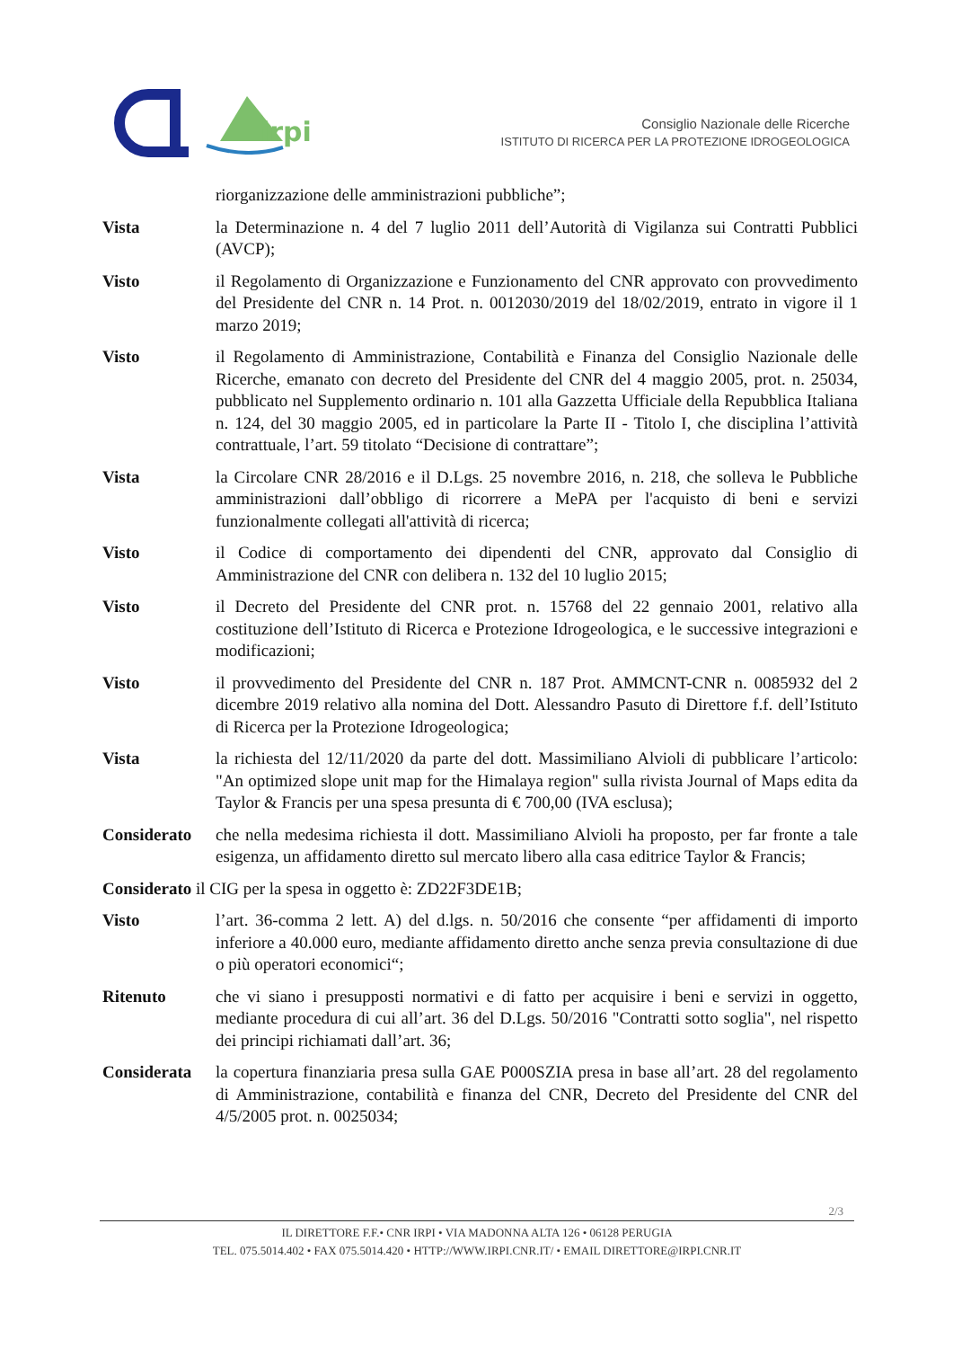irpi
Consiglio Nazionale delle Ricerche
ISTITUTO DI RICERCA PER LA PROTEZIONE IDROGEOLOGICA
riorganizzazione delle amministrazioni pubbliche”;
Vista la Determinazione n. 4 del 7 luglio 2011 dell’Autorità di Vigilanza sui Contratti Pubblici (AVCP);
Visto il Regolamento di Organizzazione e Funzionamento del CNR approvato con provvedimento del Presidente del CNR n. 14 Prot. n. 0012030/2019 del 18/02/2019, entrato in vigore il 1 marzo 2019;
Visto il Regolamento di Amministrazione, Contabilità e Finanza del Consiglio Nazionale delle Ricerche, emanato con decreto del Presidente del CNR del 4 maggio 2005, prot. n. 25034, pubblicato nel Supplemento ordinario n. 101 alla Gazzetta Ufficiale della Repubblica Italiana n. 124, del 30 maggio 2005, ed in particolare la Parte II - Titolo I, che disciplina l’attività contrattuale, l’art. 59 titolato “Decisione di contrattare”;
Vista la Circolare CNR 28/2016 e il D.Lgs. 25 novembre 2016, n. 218, che solleva le Pubbliche amministrazioni dall’obbligo di ricorrere a MePA per l'acquisto di beni e servizi funzionalmente collegati all'attività di ricerca;
Visto il Codice di comportamento dei dipendenti del CNR, approvato dal Consiglio di Amministrazione del CNR con delibera n. 132 del 10 luglio 2015;
Visto il Decreto del Presidente del CNR prot. n. 15768 del 22 gennaio 2001, relativo alla costituzione dell’Istituto di Ricerca e Protezione Idrogeologica, e le successive integrazioni e modificazioni;
Visto il provvedimento del Presidente del CNR n. 187 Prot. AMMCNT-CNR n. 0085932 del 2 dicembre 2019 relativo alla nomina del Dott. Alessandro Pasuto di Direttore f.f. dell’Istituto di Ricerca per la Protezione Idrogeologica;
Vista la richiesta del 12/11/2020 da parte del dott. Massimiliano Alvioli di pubblicare l’articolo: "An optimized slope unit map for the Himalaya region" sulla rivista Journal of Maps edita da Taylor & Francis per una spesa presunta di € 700,00 (IVA esclusa);
Considerato che nella medesima richiesta il dott. Massimiliano Alvioli ha proposto, per far fronte a tale esigenza, un affidamento diretto sul mercato libero alla casa editrice Taylor & Francis;
Considerato il CIG per la spesa in oggetto è: ZD22F3DE1B;
Visto l’art. 36-comma 2 lett. A) del d.lgs. n. 50/2016 che consente “per affidamenti di importo inferiore a 40.000 euro, mediante affidamento diretto anche senza previa consultazione di due o più operatori economici“;
Ritenuto che vi siano i presupposti normativi e di fatto per acquisire i beni e servizi in oggetto, mediante procedura di cui all’art. 36 del D.Lgs. 50/2016 "Contratti sotto soglia", nel rispetto dei principi richiamati dall’art. 36;
Considerata la copertura finanziaria presa sulla GAE P000SZIA presa in base all’art. 28 del regolamento di Amministrazione, contabilità e finanza del CNR, Decreto del Presidente del CNR del 4/5/2005 prot. n. 0025034;
2/3
IL DIRETTORE F.F.• CNR IRPI • VIA MADONNA ALTA 126 • 06128 PERUGIA
TEL. 075.5014.402 • FAX 075.5014.420 • HTTP://WWW.IRPI.CNR.IT/ • EMAIL DIRETTORE@IRPI.CNR.IT